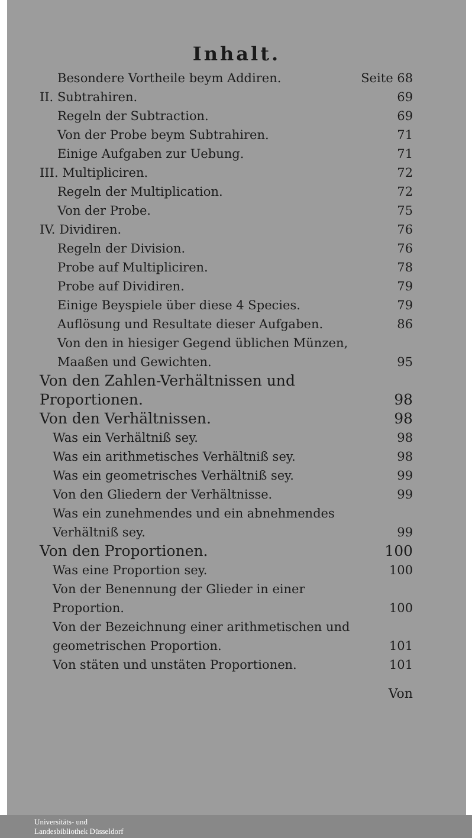Inhalt.
Besondere Vortheile beym Addiren. Seite 68
II. Subtrahiren. 69
Regeln der Subtraction. 69
Von der Probe beym Subtrahiren. 71
Einige Aufgaben zur Uebung. 71
III. Multipliciren. 72
Regeln der Multiplication. 72
Von der Probe. 75
IV. Dividiren. 76
Regeln der Division. 76
Probe auf Multipliciren. 78
Probe auf Dividiren. 79
Einige Beyspiele über diese 4 Species. 79
Auflösung und Resultate dieser Aufgaben. 86
Von den in hiesiger Gegend üblichen Münzen, Maaßen und Gewichten. 95
Von den Zahlen-Verhältnissen und Proportionen. 98
Von den Verhältnissen. 98
Was ein Verhältniß sey. 98
Was ein arithmetisches Verhältniß sey. 98
Was ein geometrisches Verhältniß sey. 99
Von den Gliedern der Verhältnisse. 99
Was ein zunehmendes und ein abnehmendes Verhältniß sey. 99
Von den Proportionen. 100
Was eine Proportion sey. 100
Von der Benennung der Glieder in einer Proportion. 100
Von der Bezeichnung einer arithmetischen und geometrischen Proportion. 101
Von stäten und unstäten Proportionen. 101
Von
Universitäts- und
Landesbibliothek Düsseldorf